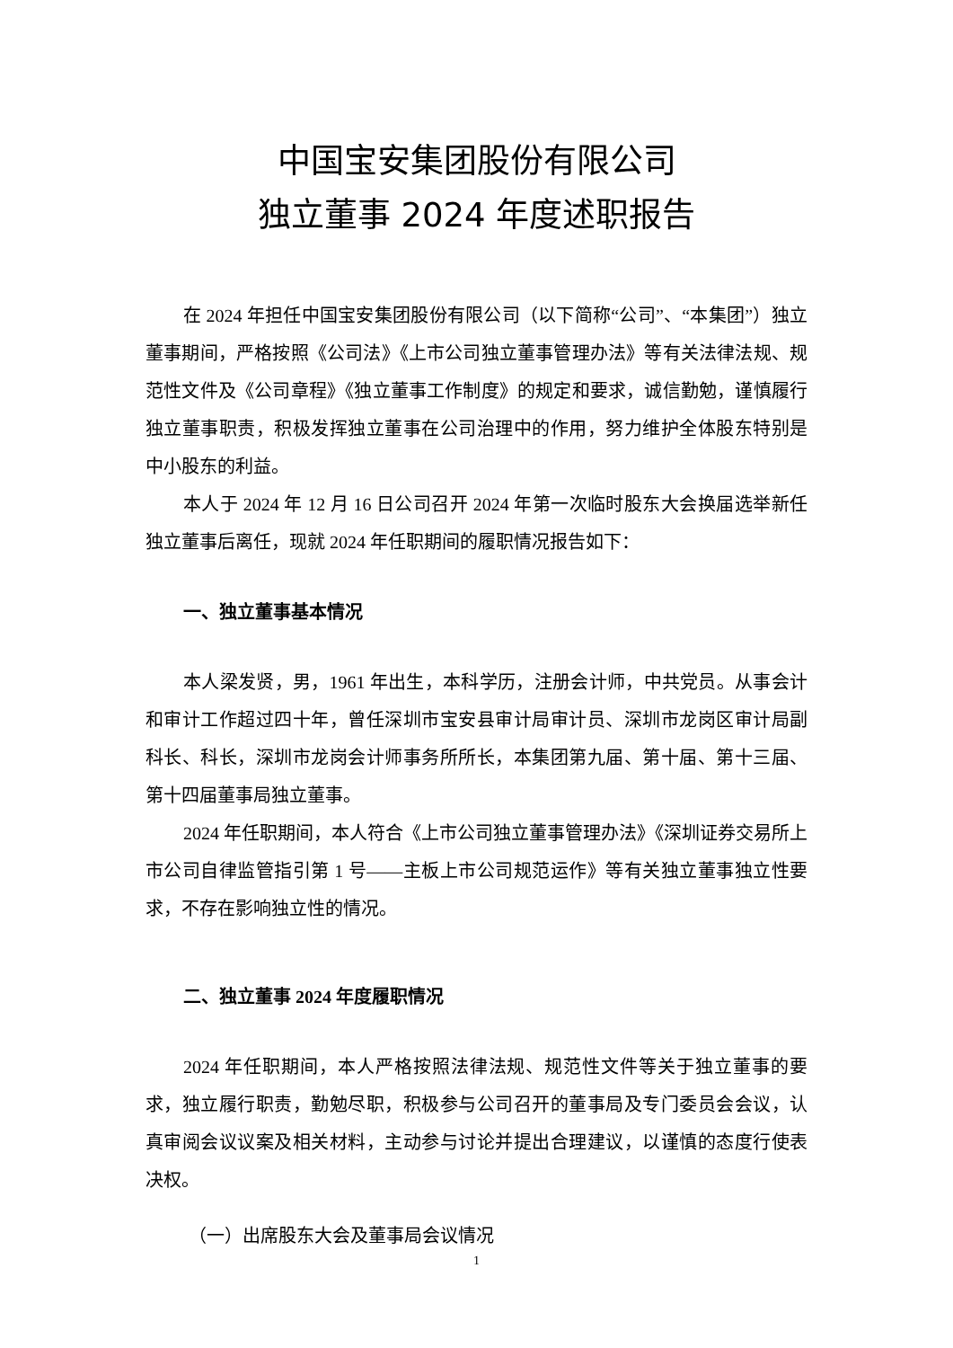中国宝安集团股份有限公司
独立董事 2024 年度述职报告
在 2024 年担任中国宝安集团股份有限公司（以下简称“公司”、“本集团”）独立董事期间，严格按照《公司法》《上市公司独立董事管理办法》等有关法律法规、规范性文件及《公司章程》《独立董事工作制度》的规定和要求，诚信勤勉，谨慎履行独立董事职责，积极发挥独立董事在公司治理中的作用，努力维护全体股东特别是中小股东的利益。
本人于 2024 年 12 月 16 日公司召开 2024 年第一次临时股东大会换届选举新任独立董事后离任，现就 2024 年任职期间的履职情况报告如下：
一、独立董事基本情况
本人梁发贤，男，1961 年出生，本科学历，注册会计师，中共党员。从事会计和审计工作超过四十年，曾任深圳市宝安县审计局审计员、深圳市龙岗区审计局副科长、科长，深圳市龙岗会计师事务所所长，本集团第九届、第十届、第十三届、第十四届董事局独立董事。
2024 年任职期间，本人符合《上市公司独立董事管理办法》《深圳证券交易所上市公司自律监管指引第 1 号——主板上市公司规范运作》等有关独立董事独立性要求，不存在影响独立性的情况。
二、独立董事 2024 年度履职情况
2024 年任职期间，本人严格按照法律法规、规范性文件等关于独立董事的要求，独立履行职责，勤勉尽职，积极参与公司召开的董事局及专门委员会会议，认真审阅会议议案及相关材料，主动参与讨论并提出合理建议，以谨慎的态度行使表决权。
（一）出席股东大会及董事局会议情况
1